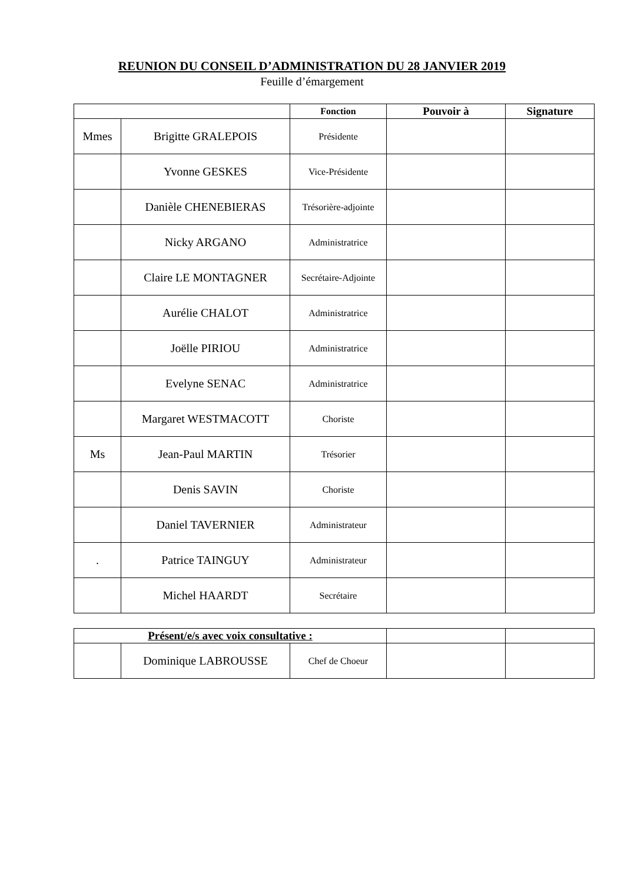REUNION DU CONSEIL D’ADMINISTRATION DU 28 JANVIER 2019
Feuille d’émargement
| | | Fonction | Pouvoir à | Signature |
| --- | --- | --- | --- | --- |
| Mmes | Brigitte GRALEPOIS | Présidente | | |
| | Yvonne GESKES | Vice-Présidente | | |
| | Danièle CHENEBIERAS | Trésorière-adjointe | | |
| | Nicky ARGANO | Administratrice | | |
| | Claire LE MONTAGNER | Secrétaire-Adjointe | | |
| | Aurélie CHALOT | Administratrice | | |
| | Joëlle PIRIOU | Administratrice | | |
| | Evelyne SENAC | Administratrice | | |
| | Margaret WESTMACOTT | Choriste | | |
| Ms | Jean-Paul MARTIN | Trésorier | | |
| | Denis SAVIN | Choriste | | |
| | Daniel TAVERNIER | Administrateur | | |
| . | Patrice TAINGUY | Administrateur | | |
| | Michel HAARDT | Secrétaire | | |
| Présent/e/s avec voix consultative : | | | | |
| --- | --- | --- | --- | --- |
| | Dominique LABROUSSE | Chef de Choeur | | |